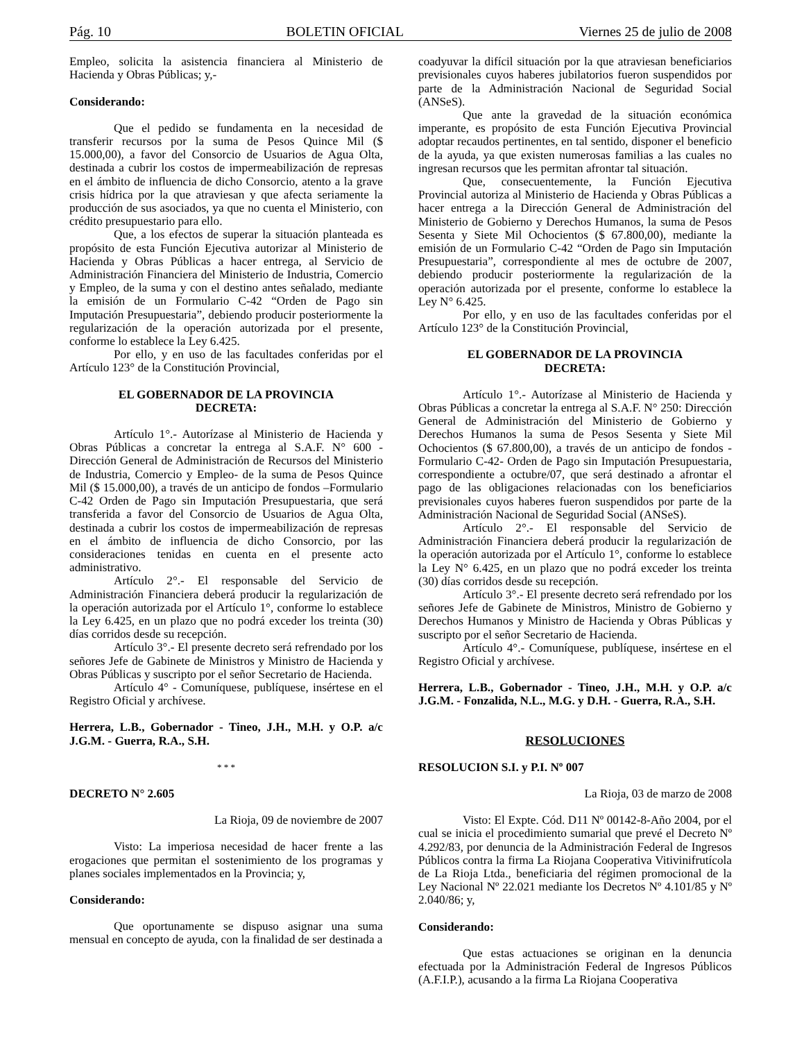Pág. 10 BOLETIN OFICIAL Viernes 25 de julio de 2008
Empleo, solicita la asistencia financiera al Ministerio de Hacienda y Obras Públicas; y,-
Considerando:
Que el pedido se fundamenta en la necesidad de transferir recursos por la suma de Pesos Quince Mil ($ 15.000,00), a favor del Consorcio de Usuarios de Agua Olta, destinada a cubrir los costos de impermeabilización de represas en el ámbito de influencia de dicho Consorcio, atento a la grave crisis hídrica por la que atraviesan y que afecta seriamente la producción de sus asociados, ya que no cuenta el Ministerio, con crédito presupuestario para ello.
Que, a los efectos de superar la situación planteada es propósito de esta Función Ejecutiva autorizar al Ministerio de Hacienda y Obras Públicas a hacer entrega, al Servicio de Administración Financiera del Ministerio de Industria, Comercio y Empleo, de la suma y con el destino antes señalado, mediante la emisión de un Formulario C-42 “Orden de Pago sin Imputación Presupuestaria”, debiendo producir posteriormente la regularización de la operación autorizada por el presente, conforme lo establece la Ley 6.425.
Por ello, y en uso de las facultades conferidas por el Artículo 123° de la Constitución Provincial,
EL GOBERNADOR DE LA PROVINCIA
DECRETA:
Artículo 1°.- Autorízase al Ministerio de Hacienda y Obras Públicas a concretar la entrega al S.A.F. N° 600 - Dirección General de Administración de Recursos del Ministerio de Industria, Comercio y Empleo- de la suma de Pesos Quince Mil ($ 15.000,00), a través de un anticipo de fondos –Formulario C-42 Orden de Pago sin Imputación Presupuestaria, que será transferida a favor del Consorcio de Usuarios de Agua Olta, destinada a cubrir los costos de impermeabilización de represas en el ámbito de influencia de dicho Consorcio, por las consideraciones tenidas en cuenta en el presente acto administrativo.
Artículo 2°.- El responsable del Servicio de Administración Financiera deberá producir la regularización de la operación autorizada por el Artículo 1°, conforme lo establece la Ley 6.425, en un plazo que no podrá exceder los treinta (30) días corridos desde su recepción.
Artículo 3°.- El presente decreto será refrendado por los señores Jefe de Gabinete de Ministros y Ministro de Hacienda y Obras Públicas y suscripto por el señor Secretario de Hacienda.
Artículo 4° - Comuníquese, publíquese, insértese en el Registro Oficial y archívese.
Herrera, L.B., Gobernador - Tineo, J.H., M.H. y O.P. a/c J.G.M. - Guerra, R.A., S.H.
* * *
DECRETO N° 2.605
La Rioja, 09 de noviembre de 2007
Visto: La imperiosa necesidad de hacer frente a las erogaciones que permitan el sostenimiento de los programas y planes sociales implementados en la Provincia; y,
Considerando:
Que oportunamente se dispuso asignar una suma mensual en concepto de ayuda, con la finalidad de ser destinada a
coadyuvar la difícil situación por la que atraviesan beneficiarios previsionales cuyos haberes jubilatorios fueron suspendidos por parte de la Administración Nacional de Seguridad Social (ANSeS).
Que ante la gravedad de la situación económica imperante, es propósito de esta Función Ejecutiva Provincial adoptar recaudos pertinentes, en tal sentido, disponer el beneficio de la ayuda, ya que existen numerosas familias a las cuales no ingresan recursos que les permitan afrontar tal situación.
Que, consecuentemente, la Función Ejecutiva Provincial autoriza al Ministerio de Hacienda y Obras Públicas a hacer entrega a la Dirección General de Administración del Ministerio de Gobierno y Derechos Humanos, la suma de Pesos Sesenta y Siete Mil Ochocientos ($ 67.800,00), mediante la emisión de un Formulario C-42 “Orden de Pago sin Imputación Presupuestaria”, correspondiente al mes de octubre de 2007, debiendo producir posteriormente la regularización de la operación autorizada por el presente, conforme lo establece la Ley N° 6.425.
Por ello, y en uso de las facultades conferidas por el Artículo 123° de la Constitución Provincial,
EL GOBERNADOR DE LA PROVINCIA
DECRETA:
Artículo 1°.- Autorízase al Ministerio de Hacienda y Obras Públicas a concretar la entrega al S.A.F. N° 250: Dirección General de Administración del Ministerio de Gobierno y Derechos Humanos la suma de Pesos Sesenta y Siete Mil Ochocientos ($ 67.800,00), a través de un anticipo de fondos -Formulario C-42- Orden de Pago sin Imputación Presupuestaria, correspondiente a octubre/07, que será destinado a afrontar el pago de las obligaciones relacionadas con los beneficiarios previsionales cuyos haberes fueron suspendidos por parte de la Administración Nacional de Seguridad Social (ANSeS).
Artículo 2°.- El responsable del Servicio de Administración Financiera deberá producir la regularización de la operación autorizada por el Artículo 1°, conforme lo establece la Ley N° 6.425, en un plazo que no podrá exceder los treinta (30) días corridos desde su recepción.
Artículo 3°.- El presente decreto será refrendado por los señores Jefe de Gabinete de Ministros, Ministro de Gobierno y Derechos Humanos y Ministro de Hacienda y Obras Públicas y suscripto por el señor Secretario de Hacienda.
Artículo 4°.- Comuníquese, publíquese, insértese en el Registro Oficial y archívese.
Herrera, L.B., Gobernador - Tineo, J.H., M.H. y O.P. a/c J.G.M. - Fonzalida, N.L., M.G. y D.H. - Guerra, R.A., S.H.
RESOLUCIONES
RESOLUCION S.I. y P.I. Nº 007
La Rioja, 03 de marzo de 2008
Visto: El Expte. Cód. D11 Nº 00142-8-Año 2004, por el cual se inicia el procedimiento sumarial que prevé el Decreto Nº 4.292/83, por denuncia de la Administración Federal de Ingresos Públicos contra la firma La Riojana Cooperativa Vitivinifrutícola de La Rioja Ltda., beneficiaria del régimen promocional de la Ley Nacional Nº 22.021 mediante los Decretos Nº 4.101/85 y Nº 2.040/86; y,
Considerando:
Que estas actuaciones se originan en la denuncia efectuada por la Administración Federal de Ingresos Públicos (A.F.I.P.), acusando a la firma La Riojana Cooperativa